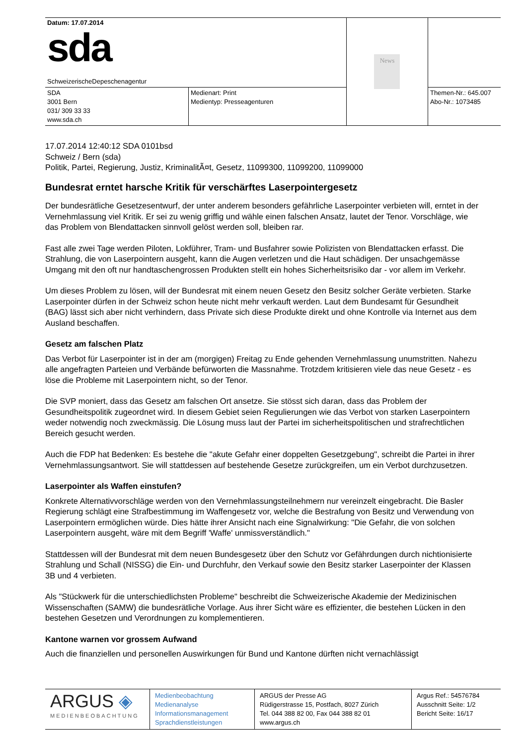| Datum: 17.07.2014 sda SchweizerischeDepeschenagentur | | News | |
| SDA 3001 Bern 031/ 309 33 33 www.sda.ch | Medienart: Print Medientyp: Presseagenturen | | Themen-Nr.: 645.007 Abo-Nr.: 1073485 |
17.07.2014 12:40:12 SDA 0101bsd
Schweiz / Bern (sda)
Politik, Partei, Regierung, Justiz, KriminalitÃ¤t, Gesetz, 11099300, 11099200, 11099000
Bundesrat erntet harsche Kritik für verschärftes Laserpointergesetz
Der bundesrätliche Gesetzesentwurf, der unter anderem besonders gefährliche Laserpointer verbieten will, erntet in der Vernehmlassung viel Kritik. Er sei zu wenig griffig und wähle einen falschen Ansatz, lautet der Tenor. Vorschläge, wie das Problem von Blendattacken sinnvoll gelöst werden soll, bleiben rar.
Fast alle zwei Tage werden Piloten, Lokführer, Tram- und Busfahrer sowie Polizisten von Blendattacken erfasst. Die Strahlung, die von Laserpointern ausgeht, kann die Augen verletzen und die Haut schädigen. Der unsachgemässe Umgang mit den oft nur handtaschengrossen Produkten stellt ein hohes Sicherheitsrisiko dar - vor allem im Verkehr.
Um dieses Problem zu lösen, will der Bundesrat mit einem neuen Gesetz den Besitz solcher Geräte verbieten. Starke Laserpointer dürfen in der Schweiz schon heute nicht mehr verkauft werden. Laut dem Bundesamt für Gesundheit (BAG) lässt sich aber nicht verhindern, dass Private sich diese Produkte direkt und ohne Kontrolle via Internet aus dem Ausland beschaffen.
Gesetz am falschen Platz
Das Verbot für Laserpointer ist in der am (morgigen) Freitag zu Ende gehenden Vernehmlassung unumstritten. Nahezu alle angefragten Parteien und Verbände befürworten die Massnahme. Trotzdem kritisieren viele das neue Gesetz - es löse die Probleme mit Laserpointern nicht, so der Tenor.
Die SVP moniert, dass das Gesetz am falschen Ort ansetze. Sie stösst sich daran, dass das Problem der Gesundheitspolitik zugeordnet wird. In diesem Gebiet seien Regulierungen wie das Verbot von starken Laserpointern weder notwendig noch zweckmässig. Die Lösung muss laut der Partei im sicherheitspolitischen und strafrechtlichen Bereich gesucht werden.
Auch die FDP hat Bedenken: Es bestehe die "akute Gefahr einer doppelten Gesetzgebung", schreibt die Partei in ihrer Vernehmlassungsantwort. Sie will stattdessen auf bestehende Gesetze zurückgreifen, um ein Verbot durchzusetzen.
Laserpointer als Waffen einstufen?
Konkrete Alternativvorschläge werden von den Vernehmlassungsteilnehmern nur vereinzelt eingebracht. Die Basler Regierung schlägt eine Strafbestimmung im Waffengesetz vor, welche die Bestrafung von Besitz und Verwendung von Laserpointern ermöglichen würde. Dies hätte ihrer Ansicht nach eine Signalwirkung: "Die Gefahr, die von solchen Laserpointern ausgeht, wäre mit dem Begriff 'Waffe' unmissverständlich."
Stattdessen will der Bundesrat mit dem neuen Bundesgesetz über den Schutz vor Gefährdungen durch nichtionisierte Strahlung und Schall (NISSG) die Ein- und Durchfuhr, den Verkauf sowie den Besitz starker Laserpointer der Klassen 3B und 4 verbieten.
Als "Stückwerk für die unterschiedlichsten Probleme" beschreibt die Schweizerische Akademie der Medizinischen Wissenschaften (SAMW) die bundesrätliche Vorlage. Aus ihrer Sicht wäre es effizienter, die bestehen Lücken in den bestehen Gesetzen und Verordnungen zu komplementieren.
Kantone warnen vor grossem Aufwand
Auch die finanziellen und personellen Auswirkungen für Bund und Kantone dürften nicht vernachlässigt
| ARGUS ◈ MEDIENBEOBACHTUNG | Medienbeobachtung Medienanalyse Informationsmanagement Sprachdienstleistungen | ARGUS der Presse AG Rüdigerstrasse 15, Postfach, 8027 Zürich Tel. 044 388 82 00, Fax 044 388 82 01 www.argus.ch | Argus Ref.: 54576784 Ausschnitt Seite: 1/2 Bericht Seite: 16/17 |